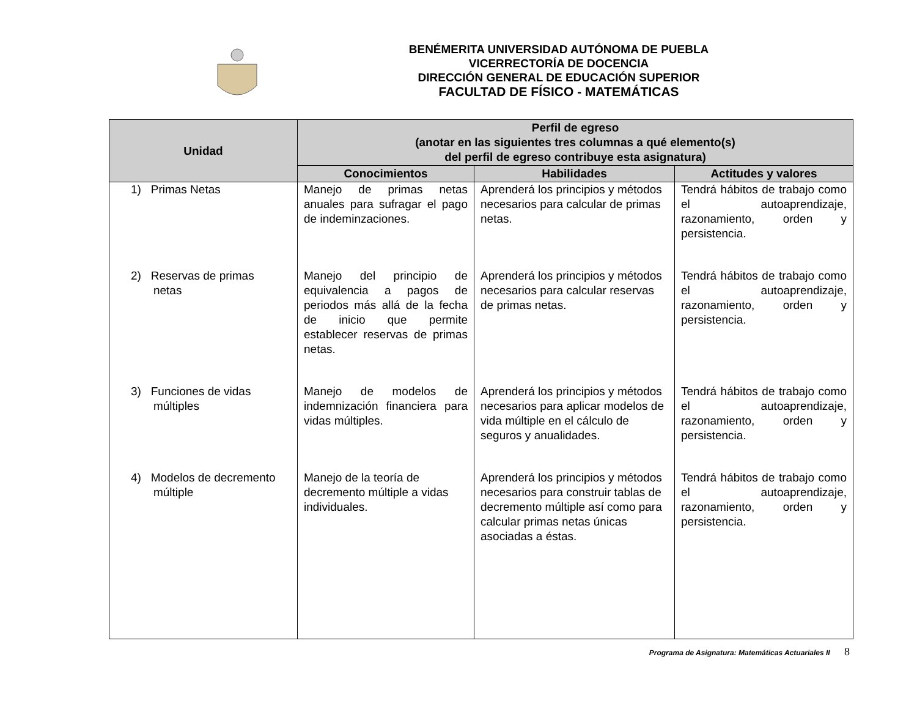BENÉMERITA UNIVERSIDAD AUTÓNOMA DE PUEBLA
VICERRECTORÍA DE DOCENCIA
DIRECCIÓN GENERAL DE EDUCACIÓN SUPERIOR
FACULTAD DE FÍSICO - MATEMÁTICAS
| Unidad | Perfil de egreso (anotar en las siguientes tres columnas a qué elemento(s) del perfil de egreso contribuye esta asignatura) | | |
| --- | --- | --- | --- |
| | Conocimientos | Habilidades | Actitudes y valores |
| 1) Primas Netas | Manejo de primas netas anuales para sufragar el pago de indeminzaciones. | Aprenderá los principios y métodos necesarios para calcular de primas netas. | Tendrá hábitos de trabajo como el autoaprendizaje, razonamiento, orden y persistencia. |
| 2) Reservas de primas netas | Manejo del principio de equivalencia a pagos de periodos más allá de la fecha de inicio que permite establecer reservas de primas netas. | Aprenderá los principios y métodos necesarios para calcular reservas de primas netas. | Tendrá hábitos de trabajo como el autoaprendizaje, razonamiento, orden y persistencia. |
| 3) Funciones de vidas múltiples | Manejo de modelos de indemnización financiera para vidas múltiples. | Aprenderá los principios y métodos necesarios para aplicar modelos de vida múltiple en el cálculo de seguros y anualidades. | Tendrá hábitos de trabajo como el autoaprendizaje, razonamiento, orden y persistencia. |
| 4) Modelos de decremento múltiple | Manejo de la teoría de decremento múltiple a vidas individuales. | Aprenderá los principios y métodos necesarios para construir tablas de decremento múltiple así como para calcular primas netas únicas asociadas a éstas. | Tendrá hábitos de trabajo como el autoaprendizaje, razonamiento, orden y persistencia. |
Programa de Asignatura: Matemáticas Actuariales II 8